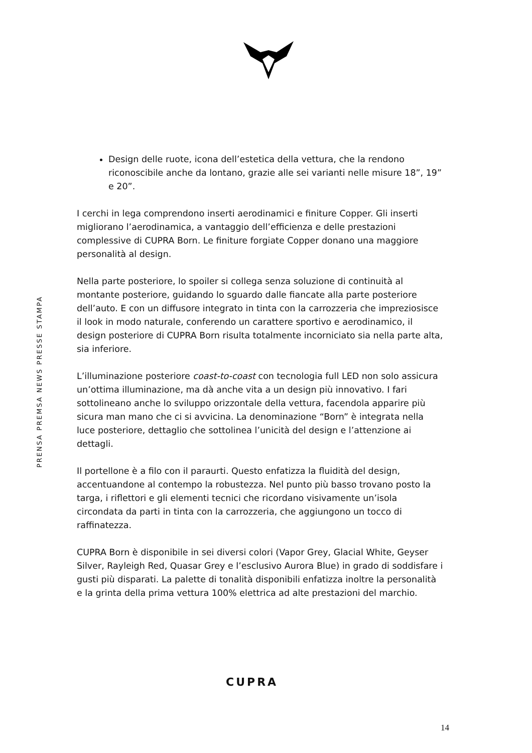PRENSA PREMSA NEWS PRESSE STAMPA
Design delle ruote, icona dell’estetica della vettura, che la rendono riconoscibile anche da lontano, grazie alle sei varianti nelle misure 18”, 19” e 20”.
I cerchi in lega comprendono inserti aerodinamici e finiture Copper. Gli inserti migliorano l’aerodinamica, a vantaggio dell’efficienza e delle prestazioni complessive di CUPRA Born. Le finiture forgiate Copper donano una maggiore personalità al design.
Nella parte posteriore, lo spoiler si collega senza soluzione di continuità al montante posteriore, guidando lo sguardo dalle fiancate alla parte posteriore dell’auto. E con un diffusore integrato in tinta con la carrozzeria che impreziosisce il look in modo naturale, conferendo un carattere sportivo e aerodinamico, il design posteriore di CUPRA Born risulta totalmente incorniciato sia nella parte alta, sia inferiore.
L’illuminazione posteriore coast-to-coast con tecnologia full LED non solo assicura un’ottima illuminazione, ma dà anche vita a un design più innovativo. I fari sottolineano anche lo sviluppo orizzontale della vettura, facendola apparire più sicura man mano che ci si avvicina. La denominazione “Born” è integrata nella luce posteriore, dettaglio che sottolinea l’unicità del design e l’attenzione ai dettagli.
Il portellone è a filo con il paraurti. Questo enfatizza la fluidità del design, accentuandone al contempo la robustezza. Nel punto più basso trovano posto la targa, i riflettori e gli elementi tecnici che ricordano visivamente un’isola circondata da parti in tinta con la carrozzeria, che aggiungono un tocco di raffinatezza.
CUPRA Born è disponibile in sei diversi colori (Vapor Grey, Glacial White, Geyser Silver, Rayleigh Red, Quasar Grey e l’esclusivo Aurora Blue) in grado di soddisfare i gusti più disparati. La palette di tonalità disponibili enfatizza inoltre la personalità e la grinta della prima vettura 100% elettrica ad alte prestazioni del marchio.
CUPRA
14